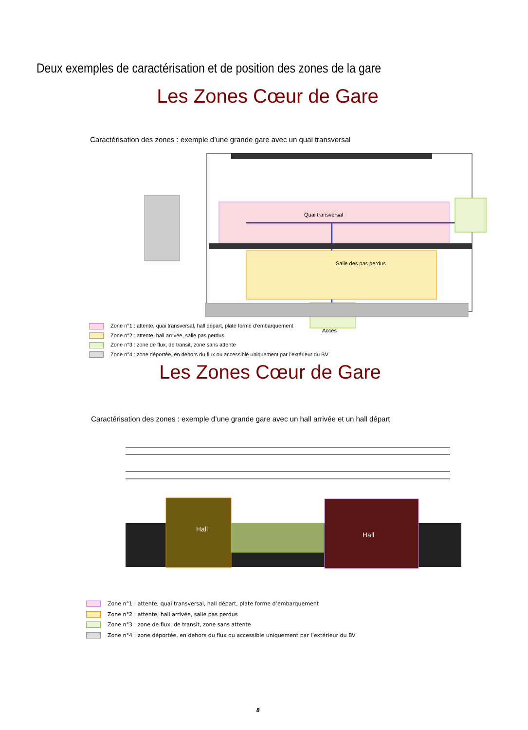Deux exemples de caractérisation et de position des zones de la gare
Les Zones Cœur de Gare
Caractérisation des zones : exemple d’une grande gare avec un quai transversal
Quai transversal
Salle des pas perdus
Acces
Zone n°1 : attente, quai transversal, hall départ, plate forme d’embarquement
Zone n°2 : attente, hall arrivée, salle pas perdus
Zone n°3 : zone de flux, de transit, zone sans attente
Zone n°4 : zone déportée, en dehors du flux ou accessible uniquement par l’extérieur du BV
Les Zones Cœur de Gare
Caractérisation des zones : exemple d’une grande gare avec un hall arrivée et un hall départ
Hall
Hall
Zone n°1 : attente, quai transversal, hall départ, plate forme d’embarquement
Zone n°2 : attente, hall arrivée, salle pas perdus
Zone n°3 : zone de flux, de transit, zone sans attente
Zone n°4 : zone déportée, en dehors du flux ou accessible uniquement par l’extérieur du BV
8